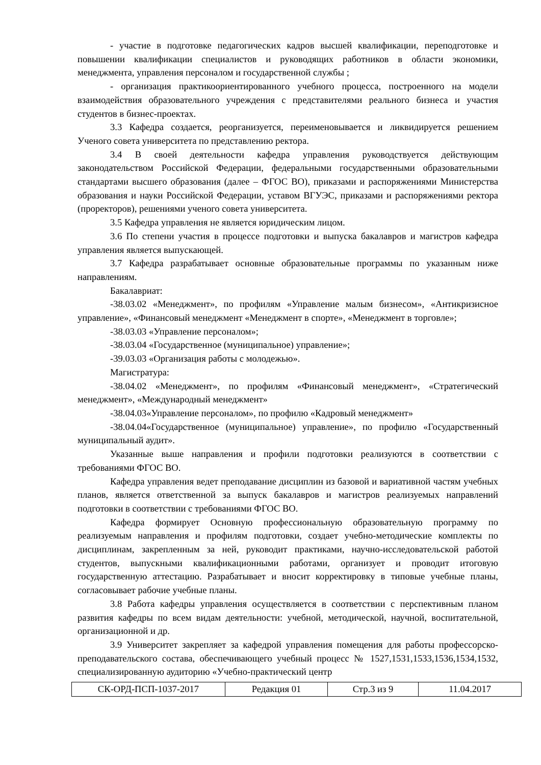- участие в подготовке педагогических кадров высшей квалификации, переподготовке и повышении квалификации специалистов и руководящих работников в области экономики, менеджмента, управления персоналом и государственной службы ;
- организация практикоориентированного учебного процесса, построенного на модели взаимодействия образовательного учреждения с представителями реального бизнеса и участия студентов в бизнес-проектах.
3.3 Кафедра создается, реорганизуется, переименовывается и ликвидируется решением Ученого совета университета по представлению ректора.
3.4 В своей деятельности кафедра управления руководствуется действующим законодательством Российской Федерации, федеральными государственными образовательными стандартами высшего образования (далее – ФГОС ВО), приказами и распоряжениями Министерства образования и науки Российской Федерации, уставом ВГУЭС, приказами и распоряжениями ректора (проректоров), решениями ученого совета университета.
3.5 Кафедра управления не является юридическим лицом.
3.6 По степени участия в процессе подготовки и выпуска бакалавров и магистров кафедра управления является выпускающей.
3.7 Кафедра разрабатывает основные образовательные программы по указанным ниже направлениям.
Бакалавриат:
-38.03.02 «Менеджмент», по профилям «Управление малым бизнесом», «Антикризисное управление», «Финансовый менеджмент «Менеджмент в спорте», «Менеджмент в торговле»;
-38.03.03 «Управление персоналом»;
-38.03.04 «Государственное (муниципальное) управление»;
-39.03.03 «Организация работы с молодежью».
Магистратура:
-38.04.02 «Менеджмент», по профилям «Финансовый менеджмент», «Стратегический менеджмент», «Международный менеджмент»
-38.04.03«Управление персоналом», по профилю «Кадровый менеджмент»
-38.04.04«Государственное (муниципальное) управление», по профилю «Государственный муниципальный аудит».
Указанные выше направления и профили подготовки реализуются в соответствии с требованиями ФГОС ВО.
Кафедра управления ведет преподавание дисциплин из базовой и вариативной частям учебных планов, является ответственной за выпуск бакалавров и магистров реализуемых направлений подготовки в соответствии с требованиями ФГОС ВО.
Кафедра формирует Основную профессиональную образовательную программу по реализуемым направления и профилям подготовки, создает учебно-методические комплекты по дисциплинам, закрепленным за ней, руководит практиками, научно-исследовательской работой студентов, выпускными квалификационными работами, организует и проводит итоговую государственную аттестацию. Разрабатывает и вносит корректировку в типовые учебные планы, согласовывает рабочие учебные планы.
3.8 Работа кафедры управления осуществляется в соответствии с перспективным планом развития кафедры по всем видам деятельности: учебной, методической, научной, воспитательной, организационной и др.
3.9 Университет закрепляет за кафедрой управления помещения для работы профессорско-преподавательского состава, обеспечивающего учебный процесс № 1527,1531,1533,1536,1534,1532, специализированную аудиторию «Учебно-практический центр
| СК-ОРД-ПСП-1037-2017 | Редакция 01 | Стр.3 из 9 | 11.04.2017 |